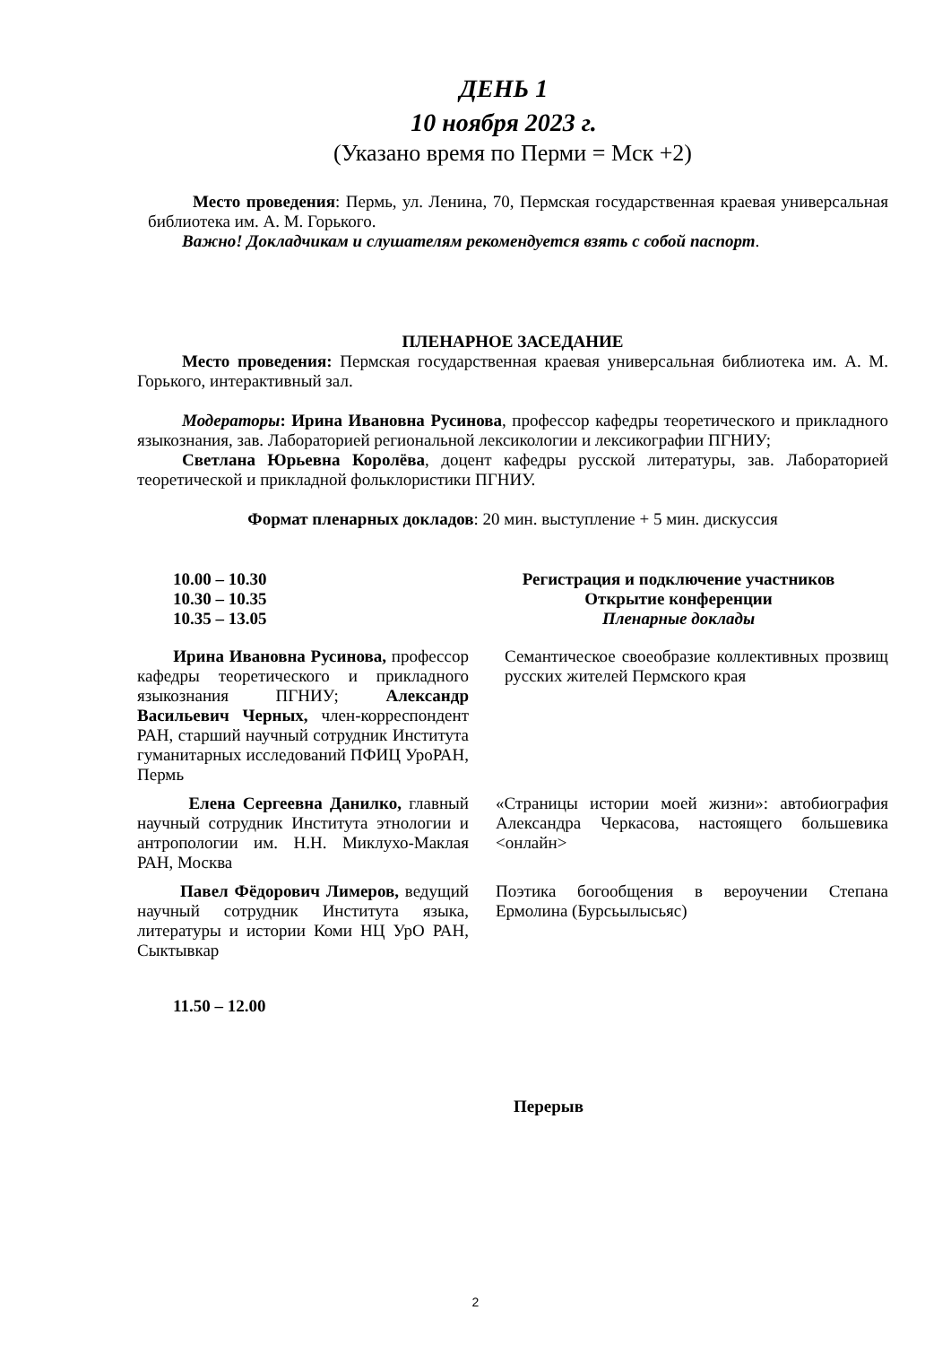ДЕНЬ 1
10 ноября 2023 г.
(Указано время по Перми = Мск +2)
Место проведения: Пермь, ул. Ленина, 70, Пермская государственная краевая универсальная библиотека им. А. М. Горького.
Важно! Докладчикам и слушателям рекомендуется взять с собой паспорт.
ПЛЕНАРНОЕ ЗАСЕДАНИЕ
Место проведения: Пермская государственная краевая универсальная библиотека им. А. М. Горького, интерактивный зал.
Модераторы: Ирина Ивановна Русинова, профессор кафедры теоретического и прикладного языкознания, зав. Лабораторией региональной лексикологии и лексикографии ПГНИУ;
Светлана Юрьевна Королёва, доцент кафедры русской литературы, зав. Лабораторией теоретической и прикладной фольклористики ПГНИУ.
Формат пленарных докладов: 20 мин. выступление + 5 мин. дискуссия
| 10.00 – 10.30 | Регистрация и подключение участников |
| 10.30 – 10.35 | Открытие конференции |
| 10.35 – 13.05 | Пленарные доклады |
| Ирина Ивановна Русинова, профессор кафедры теоретического и прикладного языкознания ПГНИУ; Александр Васильевич Черных, член-корреспондент РАН, старший научный сотрудник Института гуманитарных исследований ПФИЦ УроРАН, Пермь | Семантическое своеобразие коллективных прозвищ русских жителей Пермского края |
| Елена Сергеевна Данилко, главный научный сотрудник Института этнологии и антропологии им. Н.Н. Миклухо-Маклая РАН, Москва | «Страницы истории моей жизни»: автобиография Александра Черкасова, настоящего большевика <онлайн> |
| Павел Фёдорович Лимеров, ведущий научный сотрудник Института языка, литературы и истории Коми НЦ УрО РАН, Сыктывкар | Поэтика богообщения в вероучении Степана Ермолина (Бурсьылысьяс) |
11.50 – 12.00
Перерыв
2